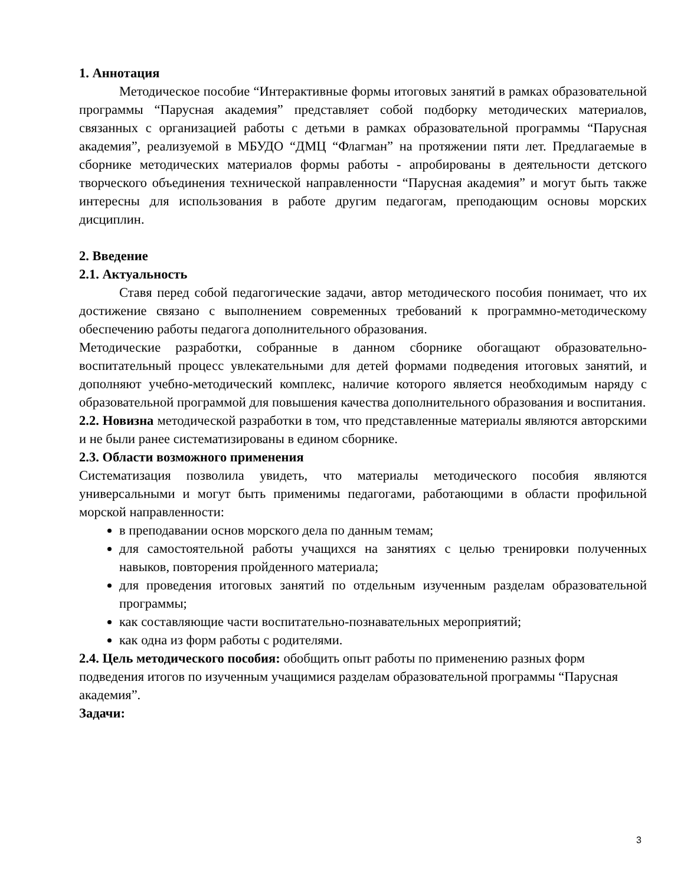1. Аннотация
Методическое пособие “Интерактивные формы итоговых занятий в рамках образовательной программы “Парусная академия” представляет собой подборку методических материалов, связанных с организацией работы с детьми в рамках образовательной программы “Парусная академия”, реализуемой в МБУДО “ДМЦ “Флагман” на протяжении пяти лет. Предлагаемые в сборнике методических материалов формы работы - апробированы в деятельности детского творческого объединения технической направленности “Парусная академия” и могут быть также интересны для использования в работе другим педагогам, преподающим основы морских дисциплин.
2. Введение
2.1. Актуальность
Ставя перед собой педагогические задачи, автор методического пособия понимает, что их достижение связано с выполнением современных требований к программно-методическому обеспечению работы педагога дополнительного образования.
Методические разработки, собранные в данном сборнике обогащают образовательно-воспитательный процесс увлекательными для детей формами подведения итоговых занятий, и дополняют учебно-методический комплекс, наличие которого является необходимым наряду с образовательной программой для повышения качества дополнительного образования и воспитания.
2.2. Новизна методической разработки в том, что представленные материалы являются авторскими и не были ранее систематизированы в едином сборнике.
2.3. Области возможного применения
Систематизация позволила увидеть, что материалы методического пособия являются универсальными и могут быть применимы педагогами, работающими в области профильной морской направленности:
в преподавании основ морского дела по данным темам;
для самостоятельной работы учащихся на занятиях с целью тренировки полученных навыков, повторения пройденного материала;
для проведения итоговых занятий по отдельным изученным разделам образовательной программы;
как составляющие части воспитательно-познавательных мероприятий;
как одна из форм работы с родителями.
2.4. Цель методического пособия: обобщить опыт работы по применению разных форм подведения итогов по изученным учащимися разделам образовательной программы “Парусная академия”.
Задачи:
3